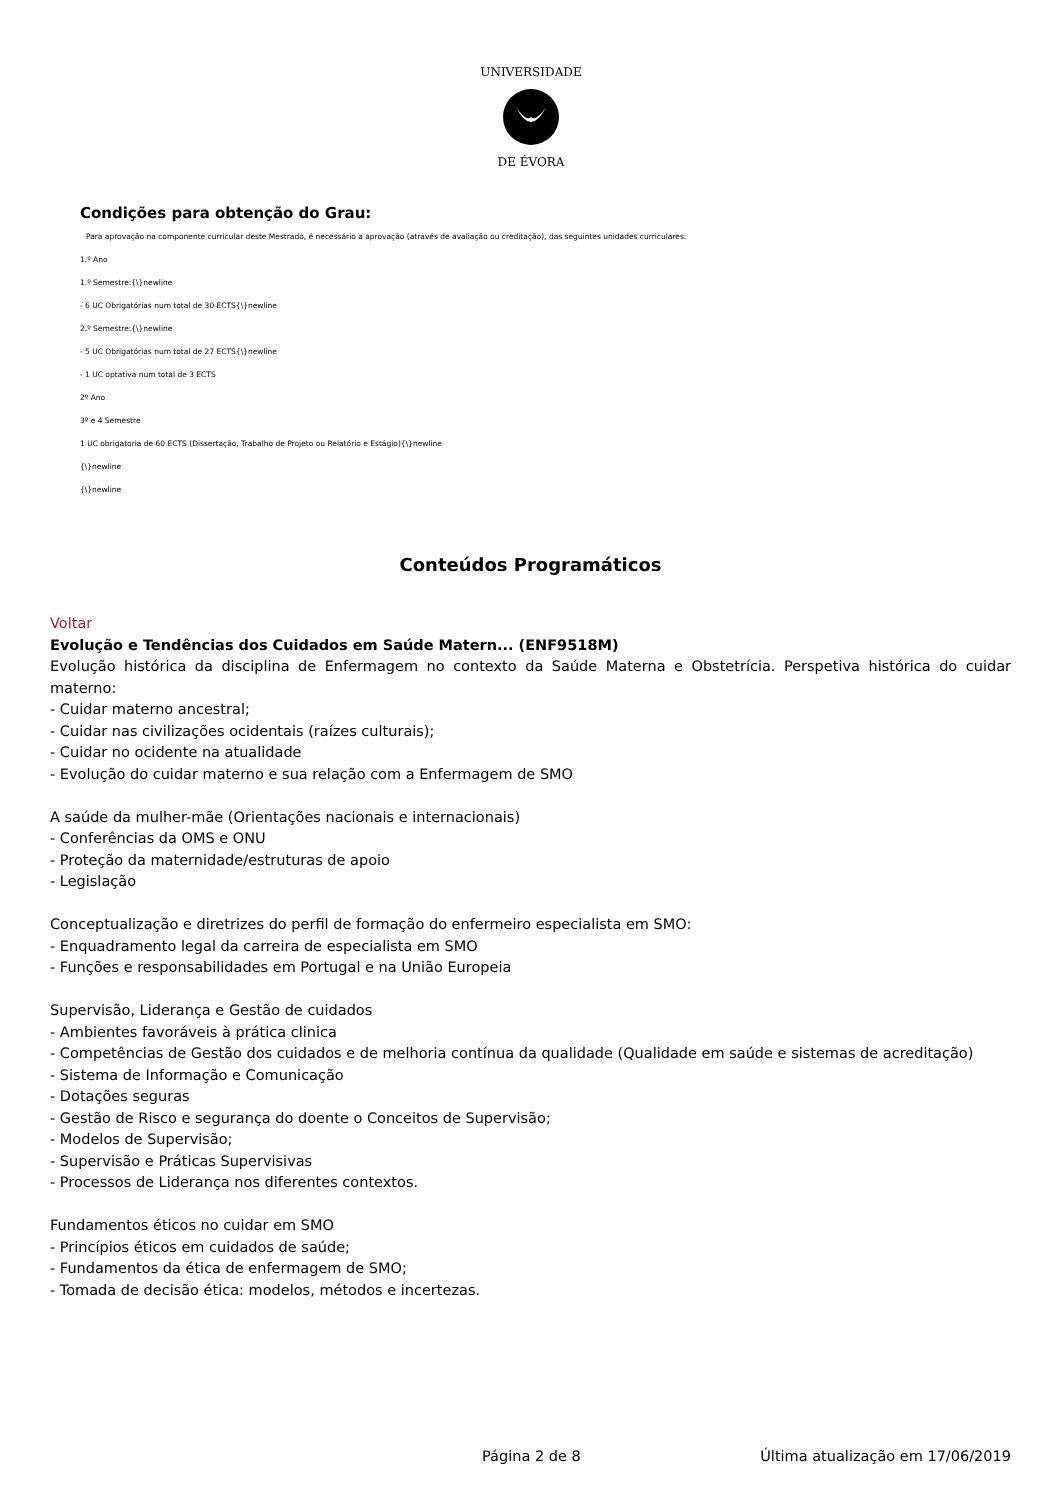UNIVERSIDADE
DE ÉVORA
Condições para obtenção do Grau:
Para aprovação na componente curricular deste Mestrado, é necessário a aprovação (através de avaliação ou creditação), das seguintes unidades curriculares:
1.º Ano
1.º Semestre:{\}newline
- 6 UC Obrigatórias num total de 30 ECTS{\}newline
2.º Semestre:{\}newline
- 5 UC Obrigatórias num total de 27 ECTS{\}newline
- 1 UC optativa num total de 3 ECTS
2º Ano
3º e 4 Semestre
1 UC obrigatoria de 60 ECTS (Dissertação, Trabalho de Projeto ou Relatório e Estágio){\}newline
{\}newline
{\}newline
Conteúdos Programáticos
Voltar
Evolução e Tendências dos Cuidados em Saúde Matern... (ENF9518M)
Evolução histórica da disciplina de Enfermagem no contexto da Saúde Materna e Obstetrícia. Perspetiva histórica do cuidar materno:
- Cuidar materno ancestral;
- Cuidar nas civilizações ocidentais (raízes culturais);
- Cuidar no ocidente na atualidade
- Evolução do cuidar materno e sua relação com a Enfermagem de SMO
A saúde da mulher-mãe (Orientações nacionais e internacionais)
- Conferências da OMS e ONU
- Proteção da maternidade/estruturas de apoio
- Legislação
Conceptualização e diretrizes do perfil de formação do enfermeiro especialista em SMO:
- Enquadramento legal da carreira de especialista em SMO
- Funções e responsabilidades em Portugal e na União Europeia
Supervisão, Liderança e Gestão de cuidados
- Ambientes favoráveis à prática clinica
- Competências de Gestão dos cuidados e de melhoria contínua da qualidade (Qualidade em saúde e sistemas de acreditação)
- Sistema de Informação e Comunicação
- Dotações seguras
- Gestão de Risco e segurança do doente o Conceitos de Supervisão;
- Modelos de Supervisão;
- Supervisão e Práticas Supervisivas
- Processos de Liderança nos diferentes contextos.
Fundamentos éticos no cuidar em SMO
- Princípios éticos em cuidados de saúde;
- Fundamentos da ética de enfermagem de SMO;
- Tomada de decisão ética: modelos, métodos e incertezas.
Página 2 de 8 Última atualização em 17/06/2019